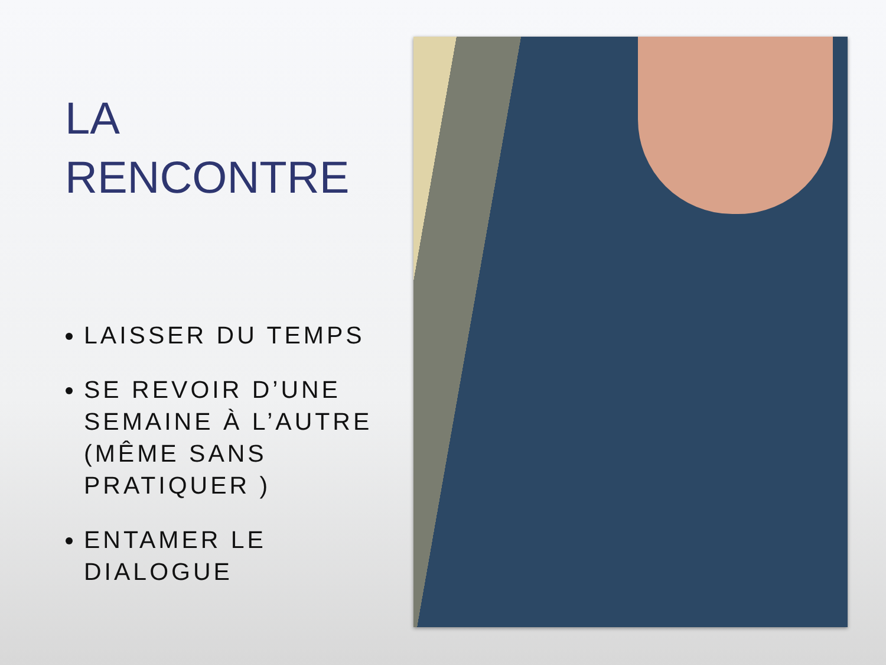LA
RENCONTRE
LAISSER DU TEMPS
SE REVOIR D’UNE SEMAINE À L’AUTRE (MÊME SANS PRATIQUER )
ENTAMER LE DIALOGUE